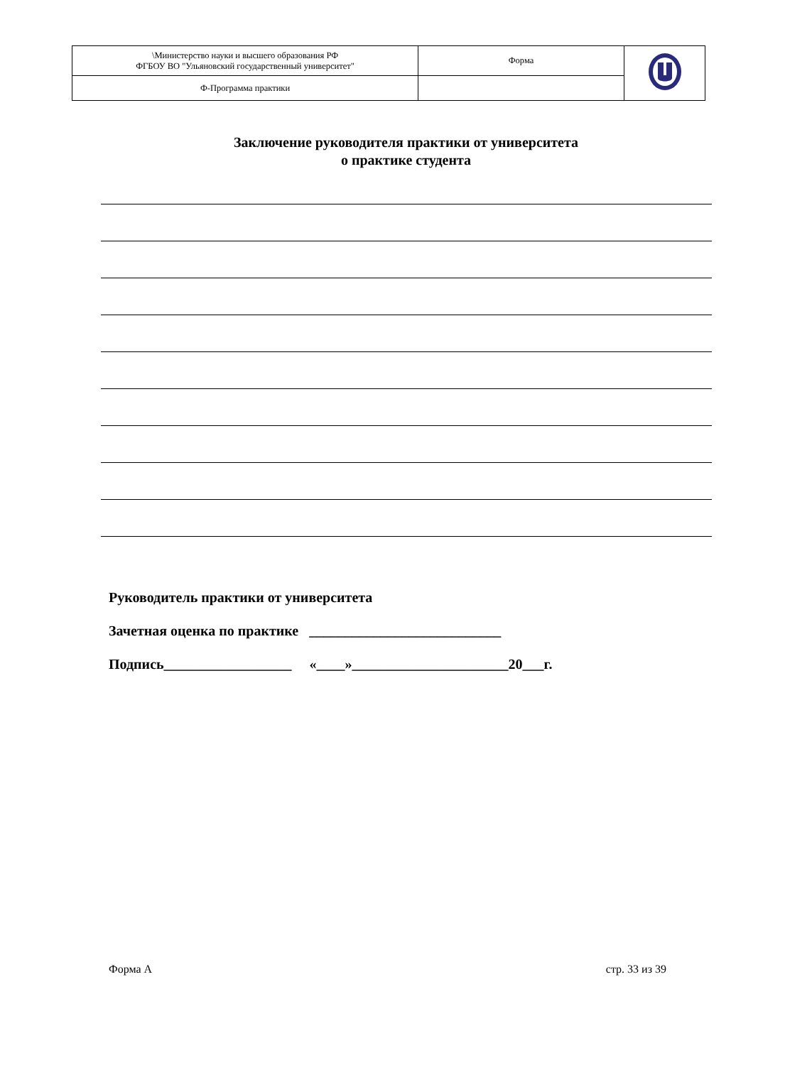| \Министерство науки и высшего образования РФ ФГБОУ ВО "Ульяновский государственный университет" | Форма | |
| Ф-Программа практики | | |
Заключение руководителя практики от университета
о практике студента
Руководитель практики от университета
Зачетная оценка по практике ___________________________
Подпись__________________ «____»______________________20___г.
Форма А стр. 33 из 39